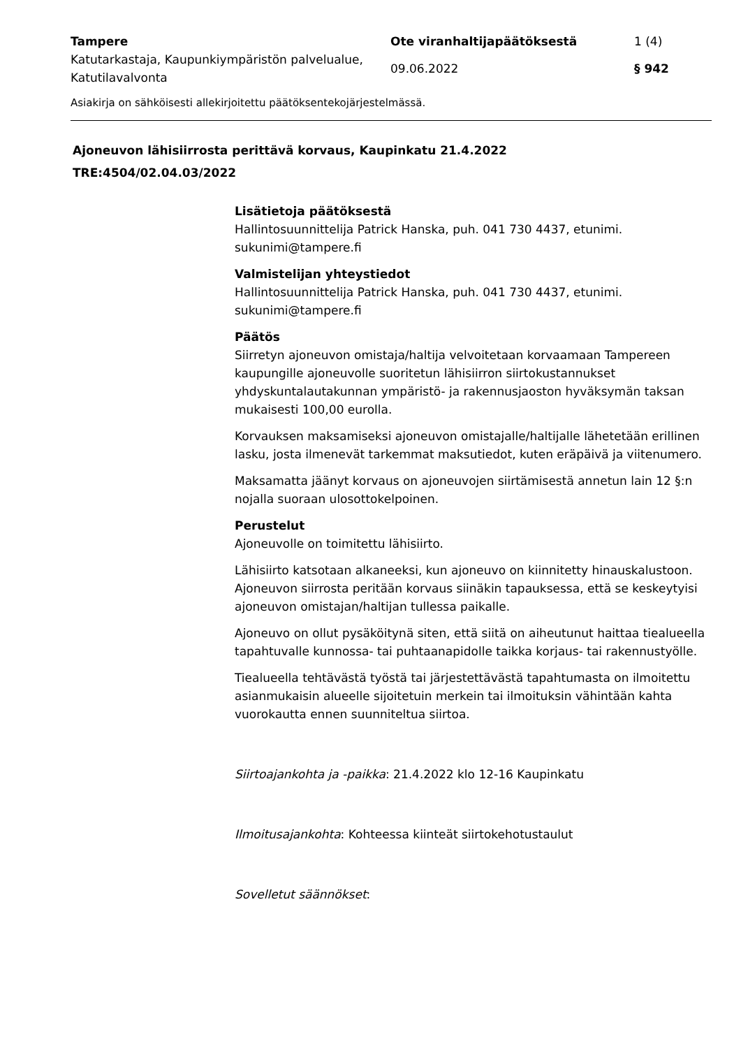Tampere Ote viranhaltijapäätöksestä 1 (4)
Katutarkastaja, Kaupunkiympäristön palvelualue, Katutilavalvonta
09.06.2022 § 942
Asiakirja on sähköisesti allekirjoitettu päätöksentekojärjestelmässä.
Ajoneuvon lähisiirrosta perittävä korvaus, Kaupinkatu 21.4.2022
TRE:4504/02.04.03/2022
Lisätietoja päätöksestä
Hallintosuunnittelija Patrick Hanska, puh. 041 730 4437, etunimi.
sukunimi@tampere.fi
Valmistelijan yhteystiedot
Hallintosuunnittelija Patrick Hanska, puh. 041 730 4437, etunimi.
sukunimi@tampere.fi
Päätös
Siirretyn ajoneuvon omistaja/haltija velvoitetaan korvaamaan Tampereen kaupungille ajoneuvolle suoritetun lähisiirron siirtokustannukset yhdyskuntalautakunnan ympäristö- ja rakennusjaoston hyväksymän taksan mukaisesti 100,00 eurolla.
Korvauksen maksamiseksi ajoneuvon omistajalle/haltijalle lähetetään erillinen lasku, josta ilmenevät tarkemmat maksutiedot, kuten eräpäivä ja viitenumero.
Maksamatta jäänyt korvaus on ajoneuvojen siirtämisestä annetun lain 12 §:n nojalla suoraan ulosottokelpoinen.
Perustelut
Ajoneuvolle on toimitettu lähisiirto.
Lähisiirto katsotaan alkaneeksi, kun ajoneuvo on kiinnitetty hinauskalustoon. Ajoneuvon siirrosta peritään korvaus siinäkin tapauksessa, että se keskeytyisi ajoneuvon omistajan/haltijan tullessa paikalle.
Ajoneuvo on ollut pysäköitynä siten, että siitä on aiheutunut haittaa tiealueella tapahtuvalle kunnossa- tai puhtaanapidolle taikka korjaus- tai rakennustyölle.
Tiealueella tehtävästä työstä tai järjestettävästä tapahtumasta on ilmoitettu asianmukaisin alueelle sijoitetuin merkein tai ilmoituksin vähintään kahta vuorokautta ennen suunniteltua siirtoa.
Siirtoajankohta ja -paikka: 21.4.2022 klo 12-16 Kaupinkatu
Ilmoitusajankohta: Kohteessa kiinteät siirtokehotustaulut
Sovelletut säännökset: